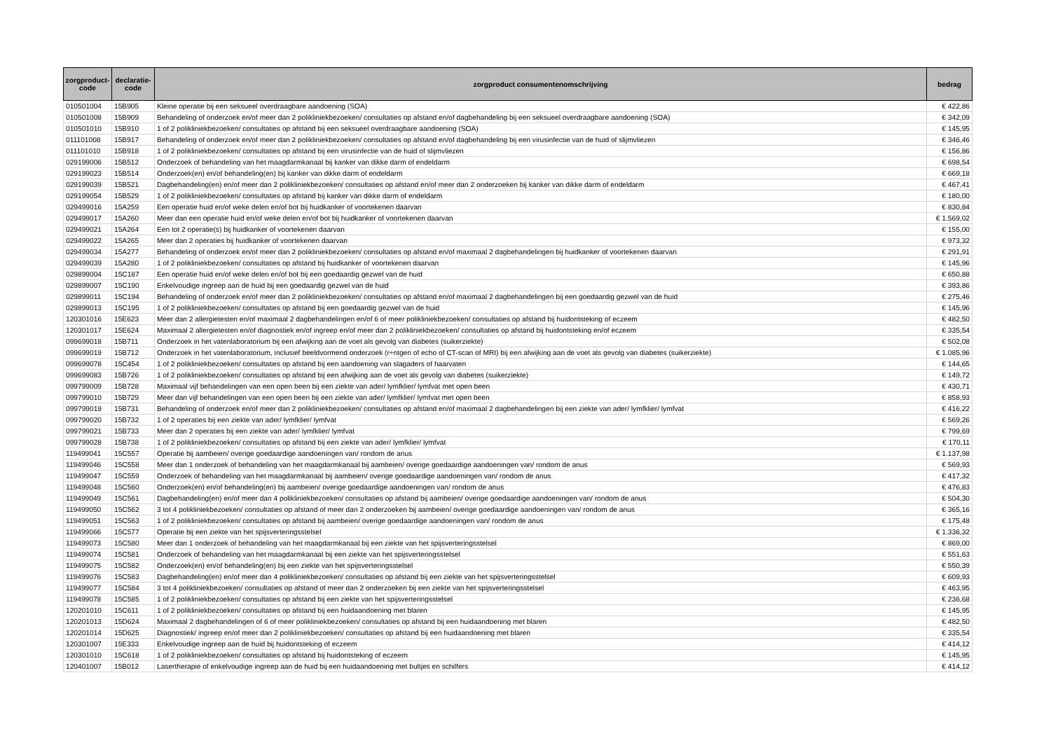| zorgproduct- code | declaratie- code | zorgproduct consumentenomschrijving | bedrag |
| --- | --- | --- | --- |
| 010501004 | 15B905 | Kleine operatie bij een seksueel overdraagbare aandoening (SOA) | € 422,86 |
| 010501008 | 15B909 | Behandeling of onderzoek en/of meer dan 2 polikliniekbezoeken/ consultaties op afstand en/of dagbehandeling bij een seksueel overdraagbare aandoening (SOA) | € 342,09 |
| 010501010 | 15B910 | 1 of 2 polikliniekbezoeken/ consultaties op afstand bij een seksueel overdraagbare aandoening (SOA) | € 145,95 |
| 011101008 | 15B917 | Behandeling of onderzoek en/of meer dan 2 polikliniekbezoeken/ consultaties op afstand en/of dagbehandeling bij een virusinfectie van de huid of slijmvliezen | € 346,46 |
| 011101010 | 15B918 | 1 of 2 polikliniekbezoeken/ consultaties op afstand bij een virusinfectie van de huid of slijmvliezen | € 156,86 |
| 029199006 | 15B512 | Onderzoek of behandeling van het maagdarmkanaal bij kanker van dikke darm of endeldarm | € 698,54 |
| 029199023 | 15B514 | Onderzoek(en) en/of behandeling(en) bij kanker van dikke darm of endeldarm | € 669,18 |
| 029199039 | 15B521 | Dagbehandeling(en) en/of meer dan 2 polikliniekbezoeken/ consultaties op afstand en/of meer dan 2 onderzoeken bij kanker van dikke darm of endeldarm | € 467,41 |
| 029199054 | 15B529 | 1 of 2 polikliniekbezoeken/ consultaties op afstand bij kanker van dikke darm of endeldarm | € 180,00 |
| 029499016 | 15A259 | Een operatie huid en/of weke delen en/of bot bij huidkanker of voortekenen daarvan | € 830,84 |
| 029499017 | 15A260 | Meer dan een operatie huid en/of weke delen en/of bot bij huidkanker of voortekenen daarvan | € 1.569,02 |
| 029499021 | 15A264 | Een tot 2 operatie(s) bij huidkanker of voortekenen daarvan | € 155,00 |
| 029499022 | 15A265 | Meer dan 2 operaties bij huidkanker of voortekenen daarvan | € 973,32 |
| 029499034 | 15A277 | Behandeling of onderzoek en/of meer dan 2 polikliniekbezoeken/ consultaties op afstand en/of maximaal 2 dagbehandelingen bij huidkanker of voortekenen daarvan | € 291,91 |
| 029499039 | 15A280 | 1 of 2 polikliniekbezoeken/ consultaties op afstand bij huidkanker of voortekenen daarvan | € 145,96 |
| 029899004 | 15C187 | Een operatie huid en/of weke delen en/of bot bij een goedaardig gezwel van de huid | € 650,88 |
| 029899007 | 15C190 | Enkelvoudige ingreep aan de huid bij een goedaardig gezwel van de huid | € 393,86 |
| 029899011 | 15C194 | Behandeling of onderzoek en/of meer dan 2 polikliniekbezoeken/ consultaties op afstand en/of maximaal 2 dagbehandelingen bij een goedaardig gezwel van de huid | € 275,46 |
| 029899013 | 15C195 | 1 of 2 polikliniekbezoeken/ consultaties op afstand bij een goedaardig gezwel van de huid | € 145,96 |
| 120301016 | 15E623 | Meer dan 2 allergietesten en/of maximaal 2 dagbehandelingen en/of 6 of meer polikliniekbezoeken/ consultaties op afstand bij huidontsteking of eczeem | € 482,50 |
| 120301017 | 15E624 | Maximaal 2 allergietesten en/of diagnostiek en/of ingreep en/of meer dan 2 polikliniekbezoeken/ consultaties op afstand bij huidontsteking en/of eczeem | € 335,54 |
| 099699018 | 15B711 | Onderzoek in het vatenlaboratorium bij een afwijking aan de voet als gevolg van diabetes (suikerziekte) | € 502,08 |
| 099699019 | 15B712 | Onderzoek in het vatenlaboratorium, inclusief beeldvormend onderzoek (r÷ntgen of echo of CT-scan of MRI) bij een afwijking aan de voet als gevolg van diabetes (suikerziekte) | € 1.085,96 |
| 099699078 | 15C454 | 1 of 2 polikliniekbezoeken/ consultaties op afstand bij een aandoening van slagaders of haarvaten | € 144,65 |
| 099699083 | 15B726 | 1 of 2 polikliniekbezoeken/ consultaties op afstand bij een afwijking aan de voet als gevolg van diabetes (suikerziekte) | € 149,72 |
| 099799009 | 15B728 | Maximaal vijf behandelingen van een open been bij een ziekte van ader/ lymfklier/ lymfvat met open been | € 430,71 |
| 099799010 | 15B729 | Meer dan vijf behandelingen van een open been bij een ziekte van ader/ lymfklier/ lymfvat met open been | € 858,93 |
| 099799019 | 15B731 | Behandeling of onderzoek en/of meer dan 2 polikliniekbezoeken/ consultaties op afstand en/of maximaal 2 dagbehandelingen bij een ziekte van ader/ lymfklier/ lymfvat | € 416,22 |
| 099799020 | 15B732 | 1 of 2 operaties bij een ziekte van ader/ lymfklier/ lymfvat | € 569,26 |
| 099799021 | 15B733 | Meer dan 2 operaties bij een ziekte van ader/ lymfklier/ lymfvat | € 799,69 |
| 099799028 | 15B738 | 1 of 2 polikliniekbezoeken/ consultaties op afstand bij een ziekte van ader/ lymfklier/ lymfvat | € 170,11 |
| 119499041 | 15C557 | Operatie bij aambeien/ overige goedaardige aandoeningen van/ rondom de anus | € 1.137,98 |
| 119499046 | 15C558 | Meer dan 1 onderzoek of behandeling van het maagdarmkanaal bij aambeien/ overige goedaardige aandoeningen van/ rondom de anus | € 569,93 |
| 119499047 | 15C559 | Onderzoek of behandeling van het maagdarmkanaal bij aambeien/ overige goedaardige aandoeningen van/ rondom de anus | € 417,32 |
| 119499048 | 15C560 | Onderzoek(en) en/of behandeling(en) bij aambeien/ overige goedaardige aandoeningen van/ rondom de anus | € 476,83 |
| 119499049 | 15C561 | Dagbehandeling(en) en/of meer dan 4 polikliniekbezoeken/ consultaties op afstand bij aambeien/ overige goedaardige aandoeningen van/ rondom de anus | € 504,30 |
| 119499050 | 15C562 | 3 tot 4 polikliniekbezoeken/ consultaties op afstand of meer dan 2 onderzoeken bij aambeien/ overige goedaardige aandoeningen van/ rondom de anus | € 365,16 |
| 119499051 | 15C563 | 1 of 2 polikliniekbezoeken/ consultaties op afstand bij aambeien/ overige goedaardige aandoeningen van/ rondom de anus | € 175,48 |
| 119499066 | 15C577 | Operatie bij een ziekte van het spijsverteringsstelsel | € 1.336,32 |
| 119499073 | 15C580 | Meer dan 1 onderzoek of behandeling van het maagdarmkanaal bij een ziekte van het spijsverteringsstelsel | € 869,00 |
| 119499074 | 15C581 | Onderzoek of behandeling van het maagdarmkanaal bij een ziekte van het spijsverteringsstelsel | € 551,63 |
| 119499075 | 15C582 | Onderzoek(en) en/of behandeling(en) bij een ziekte van het spijsverteringsstelsel | € 550,39 |
| 119499076 | 15C583 | Dagbehandeling(en) en/of meer dan 4 polikliniekbezoeken/ consultaties op afstand bij een ziekte van het spijsverteringsstelsel | € 609,93 |
| 119499077 | 15C584 | 3 tot 4 polikliniekbezoeken/ consultaties op afstand of meer dan 2 onderzoeken bij een ziekte van het spijsverteringsstelsel | € 463,95 |
| 119499078 | 15C585 | 1 of 2 polikliniekbezoeken/ consultaties op afstand bij een ziekte van het spijsverteringsstelsel | € 236,68 |
| 120201010 | 15C611 | 1 of 2 polikliniekbezoeken/ consultaties op afstand bij een huidaandoening met blaren | € 145,95 |
| 120201013 | 15D624 | Maximaal 2 dagbehandelingen of 6 of meer polikliniekbezoeken/ consultaties op afstand bij een huidaandoening met blaren | € 482,50 |
| 120201014 | 15D625 | Diagnostiek/ ingreep en/of meer dan 2 polikliniekbezoeken/ consultaties op afstand bij een huidaandoening met blaren | € 335,54 |
| 120301007 | 15E333 | Enkelvoudige ingreep aan de huid bij huidontsteking of eczeem | € 414,12 |
| 120301010 | 15C618 | 1 of 2 polikliniekbezoeken/ consultaties op afstand bij huidontsteking of eczeem | € 145,95 |
| 120401007 | 15B012 | Lasertherapie of enkelvoudige ingreep aan de huid bij een huidaandoening met bultjes en schilfers | € 414,12 |